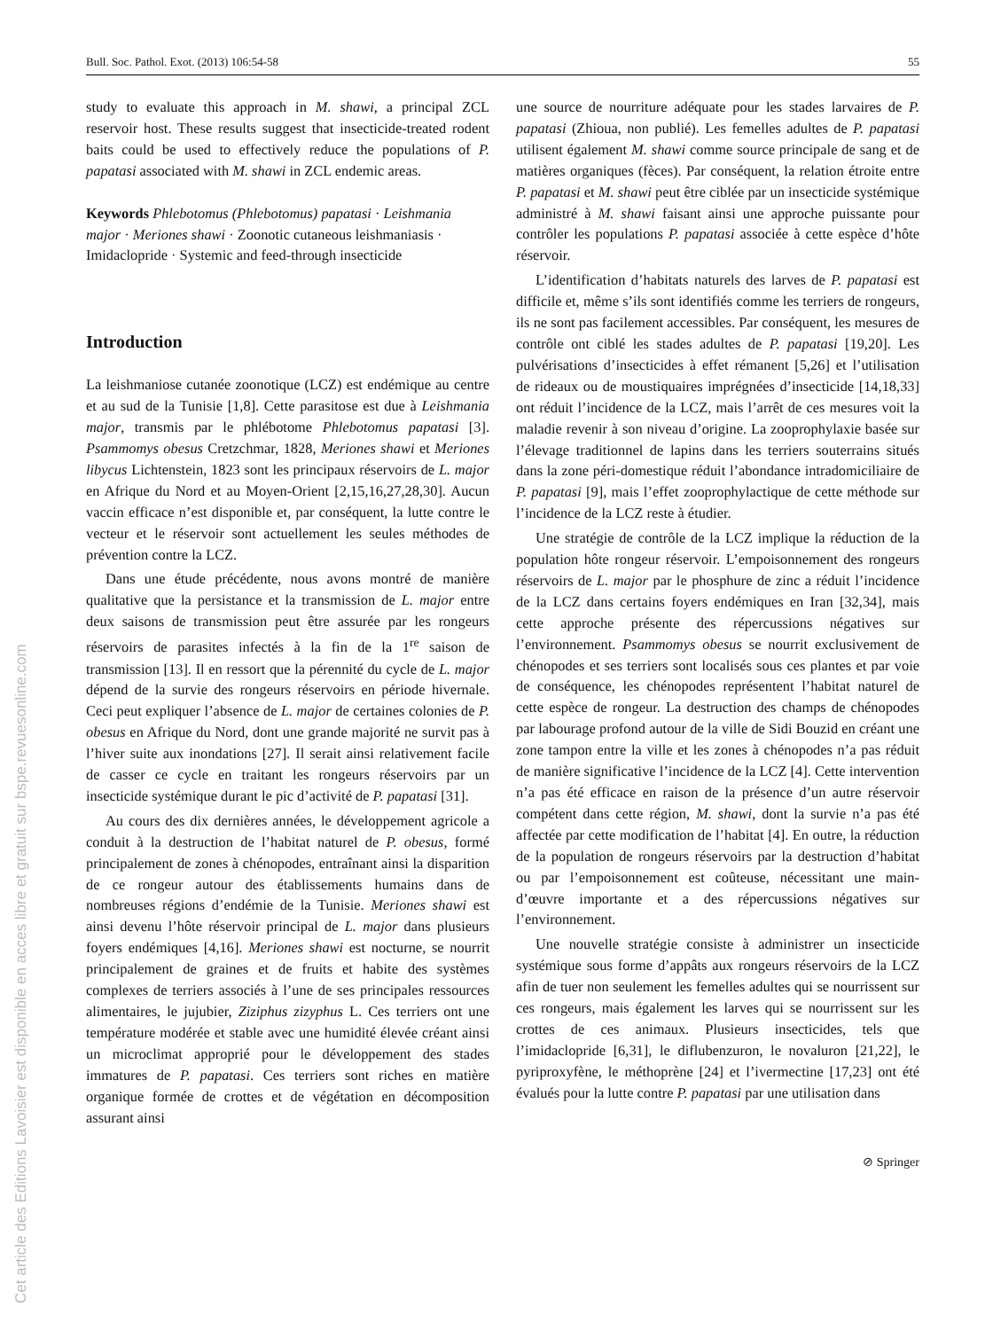Cet article des Editions Lavoisier est disponible en acces libre et gratuit sur bspe.revuesonline.com
Bull. Soc. Pathol. Exot. (2013) 106:54-58 55
study to evaluate this approach in M. shawi, a principal ZCL reservoir host. These results suggest that insecticide-treated rodent baits could be used to effectively reduce the populations of P. papatasi associated with M. shawi in ZCL endemic areas.
Keywords Phlebotomus (Phlebotomus) papatasi · Leishmania major · Meriones shawi · Zoonotic cutaneous leishmaniasis · Imidaclopride · Systemic and feed-through insecticide
Introduction
La leishmaniose cutanée zoonotique (LCZ) est endémique au centre et au sud de la Tunisie [1,8]. Cette parasitose est due à Leishmania major, transmis par le phlébotome Phlebotomus papatasi [3]. Psammomys obesus Cretzchmar, 1828, Meriones shawi et Meriones libycus Lichtenstein, 1823 sont les principaux réservoirs de L. major en Afrique du Nord et au Moyen-Orient [2,15,16,27,28,30]. Aucun vaccin efficace n’est disponible et, par conséquent, la lutte contre le vecteur et le réservoir sont actuellement les seules méthodes de prévention contre la LCZ.
Dans une étude précédente, nous avons montré de manière qualitative que la persistance et la transmission de L. major entre deux saisons de transmission peut être assurée par les rongeurs réservoirs de parasites infectés à la fin de la 1<sup>re</sup> saison de transmission [13]. Il en ressort que la pérennité du cycle de L. major dépend de la survie des rongeurs réservoirs en période hivernale. Ceci peut expliquer l’absence de L. major de certaines colonies de P. obesus en Afrique du Nord, dont une grande majorité ne survit pas à l’hiver suite aux inondations [27]. Il serait ainsi relativement facile de casser ce cycle en traitant les rongeurs réservoirs par un insecticide systémique durant le pic d’activité de P. papatasi [31].
Au cours des dix dernières années, le développement agricole a conduit à la destruction de l’habitat naturel de P. obesus, formé principalement de zones à chénopodes, entraînant ainsi la disparition de ce rongeur autour des établissements humains dans de nombreuses régions d’endémie de la Tunisie. Meriones shawi est ainsi devenu l’hôte réservoir principal de L. major dans plusieurs foyers endémiques [4,16]. Meriones shawi est nocturne, se nourrit principalement de graines et de fruits et habite des systèmes complexes de terriers associés à l’une de ses principales ressources alimentaires, le jujubier, Ziziphus zizyphus L. Ces terriers ont une température modérée et stable avec une humidité élevée créant ainsi un microclimat approprié pour le développement des stades immatures de P. papatasi. Ces terriers sont riches en matière organique formée de crottes et de végétation en décomposition assurant ainsi
une source de nourriture adéquate pour les stades larvaires de P. papatasi (Zhioua, non publié). Les femelles adultes de P. papatasi utilisent également M. shawi comme source principale de sang et de matières organiques (fèces). Par conséquent, la relation étroite entre P. papatasi et M. shawi peut être ciblée par un insecticide systémique administré à M. shawi faisant ainsi une approche puissante pour contrôler les populations P. papatasi associée à cette espèce d’hôte réservoir.
L’identification d’habitats naturels des larves de P. papatasi est difficile et, même s’ils sont identifiés comme les terriers de rongeurs, ils ne sont pas facilement accessibles. Par conséquent, les mesures de contrôle ont ciblé les stades adultes de P. papatasi [19,20]. Les pulvérisations d’insecticides à effet rémanent [5,26] et l’utilisation de rideaux ou de moustiquaires imprégnées d’insecticide [14,18,33] ont réduit l’incidence de la LCZ, mais l’arrêt de ces mesures voit la maladie revenir à son niveau d’origine. La zooprophylaxie basée sur l’élevage traditionnel de lapins dans les terriers souterrains situés dans la zone péri-domestique réduit l’abondance intradomiciliaire de P. papatasi [9], mais l’effet zooprophylactique de cette méthode sur l’incidence de la LCZ reste à étudier.
Une stratégie de contrôle de la LCZ implique la réduction de la population hôte rongeur réservoir. L’empoisonnement des rongeurs réservoirs de L. major par le phosphure de zinc a réduit l’incidence de la LCZ dans certains foyers endémiques en Iran [32,34], mais cette approche présente des répercussions négatives sur l’environnement. Psammomys obesus se nourrit exclusivement de chénopodes et ses terriers sont localisés sous ces plantes et par voie de conséquence, les chénopodes représentent l’habitat naturel de cette espèce de rongeur. La destruction des champs de chénopodes par labourage profond autour de la ville de Sidi Bouzid en créant une zone tampon entre la ville et les zones à chénopodes n’a pas réduit de manière significative l’incidence de la LCZ [4]. Cette intervention n’a pas été efficace en raison de la présence d’un autre réservoir compétent dans cette région, M. shawi, dont la survie n’a pas été affectée par cette modification de l’habitat [4]. En outre, la réduction de la population de rongeurs réservoirs par la destruction d’habitat ou par l’empoisonnement est coûteuse, nécessitant une main-d’œuvre importante et a des répercussions négatives sur l’environnement.
Une nouvelle stratégie consiste à administrer un insecticide systémique sous forme d’appâts aux rongeurs réservoirs de la LCZ afin de tuer non seulement les femelles adultes qui se nourrissent sur ces rongeurs, mais également les larves qui se nourrissent sur les crottes de ces animaux. Plusieurs insecticides, tels que l’imidaclopride [6,31], le diflubenzuron, le novaluron [21,22], le pyriproxyfène, le méthoprène [24] et l’ivermectine [17,23] ont été évalués pour la lutte contre P. papatasi par une utilisation dans
⊘ Springer